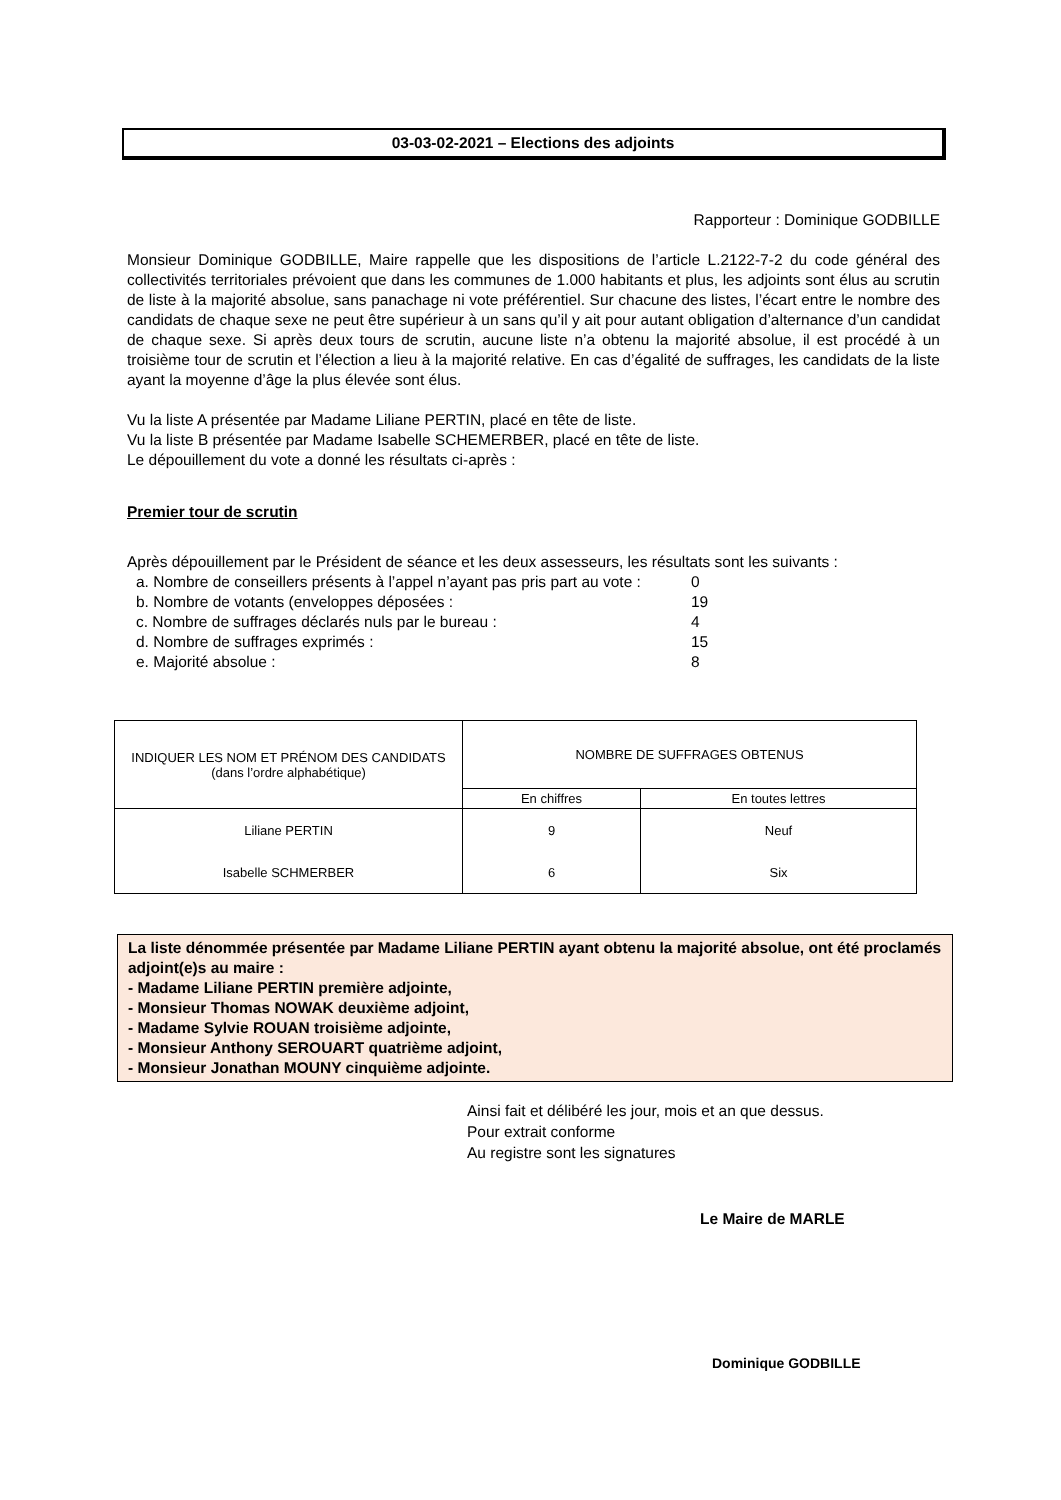03-03-02-2021 – Elections des adjoints
Rapporteur : Dominique GODBILLE
Monsieur Dominique GODBILLE, Maire rappelle que les dispositions de l’article L.2122-7-2 du code général des collectivités territoriales prévoient que dans les communes de 1.000 habitants et plus, les adjoints sont élus au scrutin de liste à la majorité absolue, sans panachage ni vote préférentiel. Sur chacune des listes, l’écart entre le nombre des candidats de chaque sexe ne peut être supérieur à un sans qu’il y ait pour autant obligation d’alternance d’un candidat de chaque sexe. Si après deux tours de scrutin, aucune liste n’a obtenu la majorité absolue, il est procédé à un troisième tour de scrutin et l’élection a lieu à la majorité relative. En cas d’égalité de suffrages, les candidats de la liste ayant la moyenne d’âge la plus élevée sont élus.
Vu la liste A présentée par Madame Liliane PERTIN, placé en tête de liste.
Vu la liste B présentée par Madame Isabelle SCHEMERBER, placé en tête de liste.
Le dépouillement du vote a donné les résultats ci-après :
Premier tour de scrutin
Après dépouillement par le Président de séance et les deux assesseurs, les résultats sont les suivants :
| a. Nombre de conseillers présents à l’appel n’ayant pas pris part au vote : | 0 |
| b. Nombre de votants (enveloppes déposées : | 19 |
| c. Nombre de suffrages déclarés nuls par le bureau : | 4 |
| d. Nombre de suffrages exprimés : | 15 |
| e. Majorité absolue : | 8 |
| INDIQUER LES NOM ET PRÉNOM DES CANDIDATS (dans l’ordre alphabétique) | NOMBRE DE SUFFRAGES OBTENUS | |
| --- | --- | --- |
| | En chiffres | En toutes lettres |
| Liliane PERTIN | 9 | Neuf |
| Isabelle SCHMERBER | 6 | Six |
La liste dénommée présentée par Madame Liliane PERTIN ayant obtenu la majorité absolue, ont été proclamés adjoint(e)s au maire :
- Madame Liliane PERTIN première adjointe,
- Monsieur Thomas NOWAK deuxième adjoint,
- Madame Sylvie ROUAN troisième adjointe,
- Monsieur Anthony SEROUART quatrième adjoint,
- Monsieur Jonathan MOUNY cinquième adjointe.
Ainsi fait et délibéré les jour, mois et an que dessus.
Pour extrait conforme
Au registre sont les signatures
Le Maire de MARLE
Dominique GODBILLE